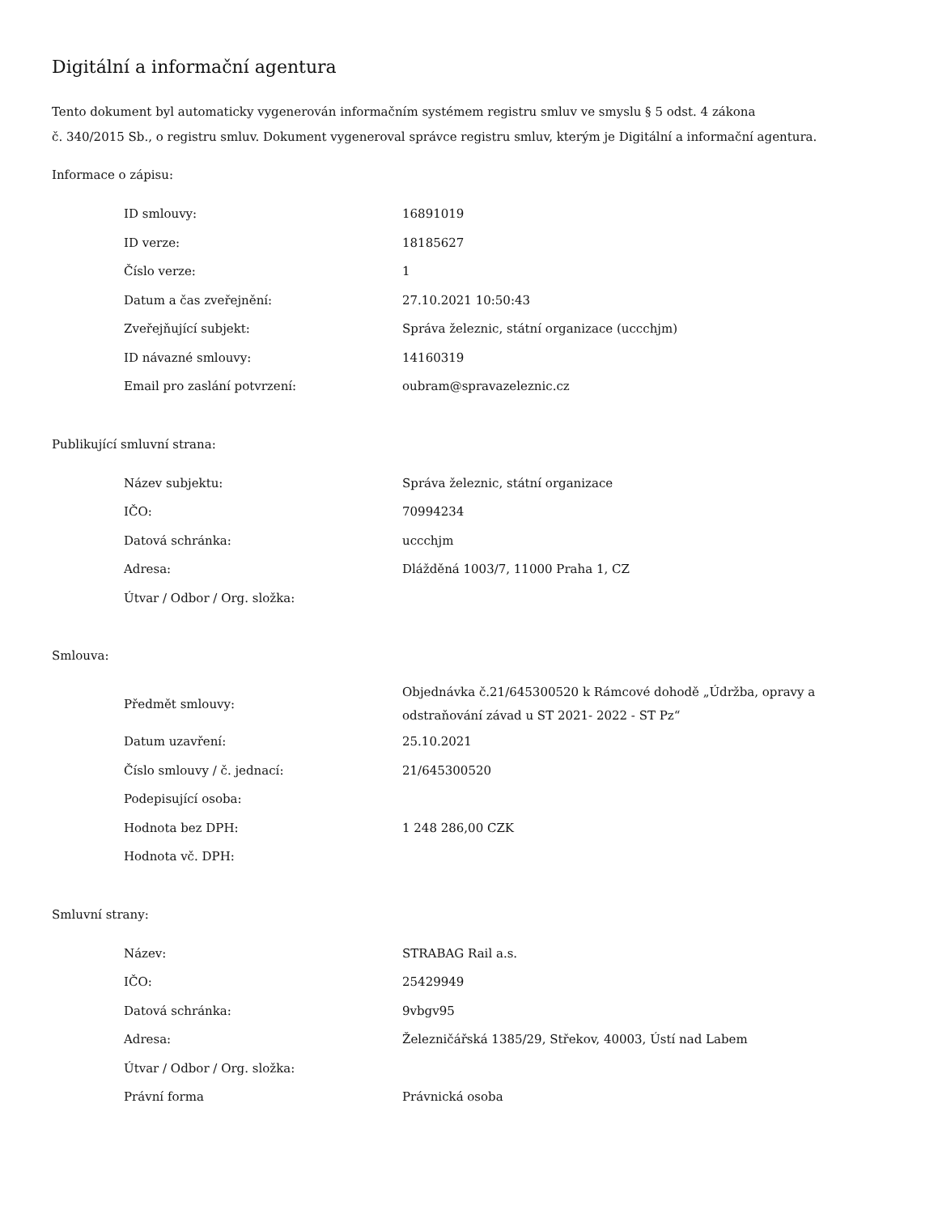Digitální a informační agentura
Tento dokument byl automaticky vygenerován informačním systémem registru smluv ve smyslu § 5 odst. 4 zákona
č. 340/2015 Sb., o registru smluv. Dokument vygeneroval správce registru smluv, kterým je Digitální a informační agentura.
Informace o zápisu:
| ID smlouvy: | 16891019 |
| ID verze: | 18185627 |
| Číslo verze: | 1 |
| Datum a čas zveřejnění: | 27.10.2021 10:50:43 |
| Zveřejňující subjekt: | Správa železnic, státní organizace (uccchjm) |
| ID návazné smlouvy: | 14160319 |
| Email pro zaslání potvrzení: | oubram@spravazeleznic.cz |
Publikující smluvní strana:
| Název subjektu: | Správa železnic, státní organizace |
| IČO: | 70994234 |
| Datová schránka: | uccchjm |
| Adresa: | Dlážděná 1003/7, 11000 Praha 1, CZ |
| Útvar / Odbor / Org. složka: | |
Smlouva:
| Předmět smlouvy: | Objednávka č.21/645300520 k Rámcové dohodě „Údržba, opravy a odstraňování závad u ST 2021- 2022 - ST Pz“ |
| Datum uzavření: | 25.10.2021 |
| Číslo smlouvy / č. jednací: | 21/645300520 |
| Podepisující osoba: | |
| Hodnota bez DPH: | 1 248 286,00 CZK |
| Hodnota vč. DPH: | |
Smluvní strany:
| Název: | STRABAG Rail a.s. |
| IČO: | 25429949 |
| Datová schránka: | 9vbgv95 |
| Adresa: | Železničářská 1385/29, Střekov, 40003, Ústí nad Labem |
| Útvar / Odbor / Org. složka: | |
| Právní forma | Právnická osoba |